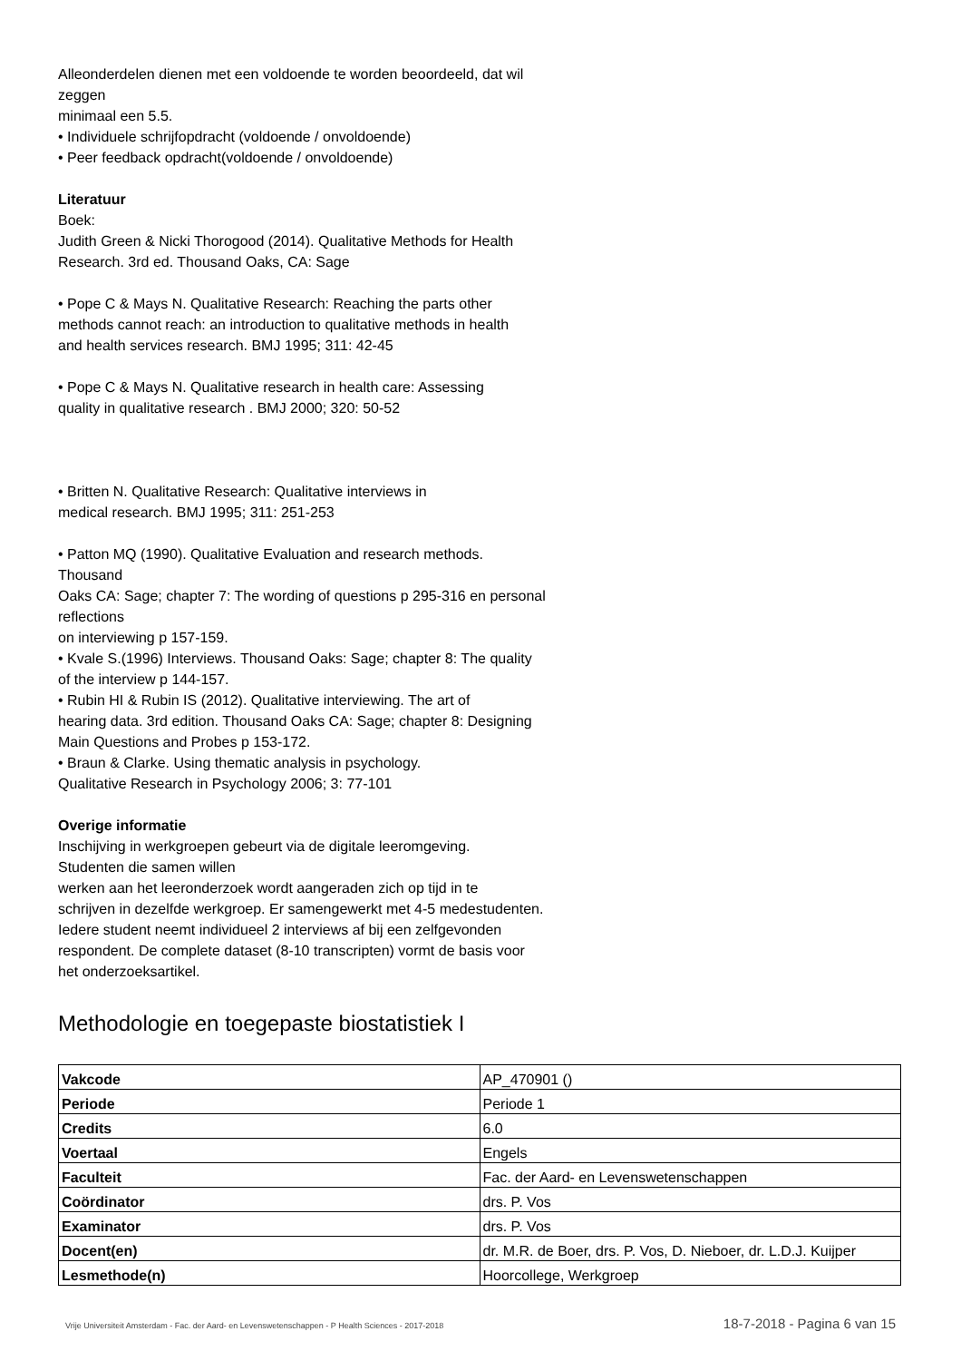Alleonderdelen dienen met een voldoende te worden beoordeeld, dat wil
zeggen
minimaal een 5.5.
• Individuele schrijfopdracht (voldoende / onvoldoende)
• Peer feedback opdracht(voldoende / onvoldoende)
Literatuur
Boek:
Judith Green & Nicki Thorogood (2014). Qualitative Methods for Health
Research. 3rd ed. Thousand Oaks, CA: Sage
• Pope C & Mays N. Qualitative Research: Reaching the parts other
methods cannot reach: an introduction to qualitative methods in health
and health services research. BMJ 1995; 311: 42-45
• Pope C & Mays N. Qualitative research in health care: Assessing
quality in qualitative research . BMJ 2000; 320: 50-52
• Britten N. Qualitative Research: Qualitative interviews in
medical research. BMJ 1995; 311: 251-253
• Patton MQ (1990). Qualitative Evaluation and research methods.
Thousand
Oaks CA: Sage; chapter 7: The wording of questions p 295-316 en personal
reflections
on interviewing p 157-159.
• Kvale S.(1996) Interviews. Thousand Oaks: Sage; chapter 8: The quality
of the interview p 144-157.
• Rubin HI & Rubin IS (2012). Qualitative interviewing. The art of
hearing data. 3rd edition. Thousand Oaks CA: Sage; chapter 8: Designing
Main Questions and Probes p 153-172.
• Braun & Clarke. Using thematic analysis in psychology.
Qualitative Research in Psychology 2006; 3: 77-101
Overige informatie
Inschijving in werkgroepen gebeurt via de digitale leeromgeving.
Studenten die samen willen
werken aan het leeronderzoek wordt aangeraden zich op tijd in te
schrijven in dezelfde werkgroep. Er samengewerkt met 4-5 medestudenten.
Iedere student neemt individueel 2 interviews af bij een zelfgevonden
respondent. De complete dataset (8-10 transcripten) vormt de basis voor
het onderzoeksartikel.
Methodologie en toegepaste biostatistiek I
| Vakcode | AP_470901 () |
| Periode | Periode 1 |
| Credits | 6.0 |
| Voertaal | Engels |
| Faculteit | Fac. der Aard- en Levenswetenschappen |
| Coördinator | drs. P. Vos |
| Examinator | drs. P. Vos |
| Docent(en) | dr. M.R. de Boer, drs. P. Vos, D. Nieboer, dr. L.D.J. Kuijper |
| Lesmethode(n) | Hoorcollege, Werkgroep |
Vrije Universiteit Amsterdam - Fac. der Aard- en Levenswetenschappen - P Health Sciences - 2017-2018 18-7-2018 - Pagina 6 van 15